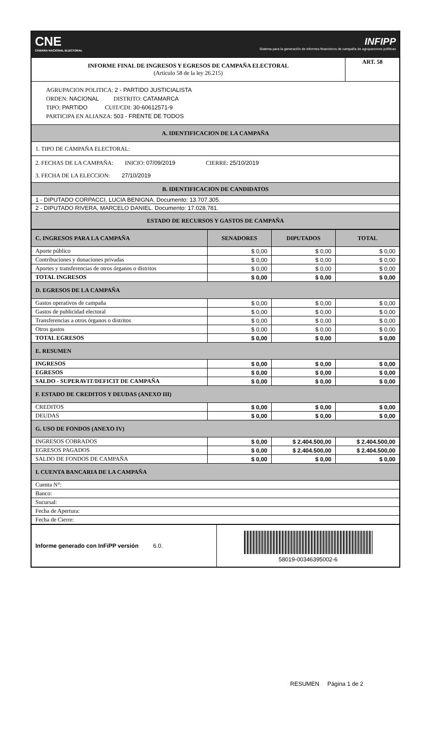CNE
CÁMARA NACIONAL ELECTORAL
INFIPP
Sistema para la generación de informes financieros de campaña de agrupaciones políticas
| INFORME FINAL DE INGRESOS Y EGRESOS DE CAMPAÑA ELECTORAL (Artículo 58 de la ley 26.215) | ART. 58 |
| AGRUPACION POLITICA: 2 - PARTIDO JUSTICIALISTA ORDEN: NACIONAL DISTRITO: CATAMARCA TIPO: PARTIDO CUIT/CDI: 30-60612571-9 PARTICIPA EN ALIANZA: 503 - FRENTE DE TODOS | |
| A. IDENTIFICACION DE LA CAMPAÑA | |
| 1. TIPO DE CAMPAÑA ELECTORAL: | |
| 2. FECHAS DE LA CAMPAÑA: INICIO: 07/09/2019 CIERRE: 25/10/2019 3. FECHA DE LA ELECCION: 27/10/2019 | |
| B. IDENTIFICACION DE CANDIDATOS | |
| 1 - DIPUTADO CORPACCI, LUCIA BENIGNA. Documento: 13.707.305. | |
| 2 - DIPUTADO RIVERA, MARCELO DANIEL. Documento: 17.028.781. | |
| ESTADO DE RECURSOS Y GASTOS DE CAMPAÑA | |
| C. INGRESOS PARA LA CAMPAÑA | SENADORES | DIPUTADOS | TOTAL |
| --- | --- | --- | --- |
| Aporte público | $ 0,00 | $ 0,00 | $ 0,00 |
| Contribuciones y donaciones privadas | $ 0,00 | $ 0,00 | $ 0,00 |
| Aportes y transferencias de otros órganos o distritos | $ 0,00 | $ 0,00 | $ 0,00 |
| TOTAL INGRESOS | $ 0,00 | $ 0,00 | $ 0,00 |
| D. EGRESOS DE LA CAMPAÑA | | | |
| Gastos operativos de campaña | $ 0,00 | $ 0,00 | $ 0,00 |
| Gastos de publicidad electoral | $ 0,00 | $ 0,00 | $ 0,00 |
| Transferencias a otros órganos o distritos | $ 0,00 | $ 0,00 | $ 0,00 |
| Otros gastos | $ 0,00 | $ 0,00 | $ 0,00 |
| TOTAL EGRESOS | $ 0,00 | $ 0,00 | $ 0,00 |
| E. RESUMEN | | | |
| INGRESOS | $ 0,00 | $ 0,00 | $ 0,00 |
| EGRESOS | $ 0,00 | $ 0,00 | $ 0,00 |
| SALDO - SUPERAVIT/DEFICIT DE CAMPAÑA | $ 0,00 | $ 0,00 | $ 0,00 |
| F. ESTADO DE CREDITOS Y DEUDAS (ANEXO III) | | | |
| CREDITOS | $ 0,00 | $ 0,00 | $ 0,00 |
| DEUDAS | $ 0,00 | $ 0,00 | $ 0,00 |
| G. USO DE FONDOS (ANEXO IV) | | | |
| INGRESOS COBRADOS | $ 0,00 | $ 2.404.500,00 | $ 2.404.500,00 |
| EGRESOS PAGADOS | $ 0,00 | $ 2.404.500,00 | $ 2.404.500,00 |
| SALDO DE FONDOS DE CAMPAÑA | $ 0,00 | $ 0,00 | $ 0,00 |
| I. CUENTA BANCARIA DE LA CAMPAÑA | | | |
| Cuenta N°: | | | |
| Banco: | | | |
| Sucursal: | | | |
| Fecha de Apertura: | | | |
| Fecha de Cierre: | | | |
| Informe generado con InFiPP versión 6.0. | 58019-00346395002-6 |
RESUMEN Página 1 de 2